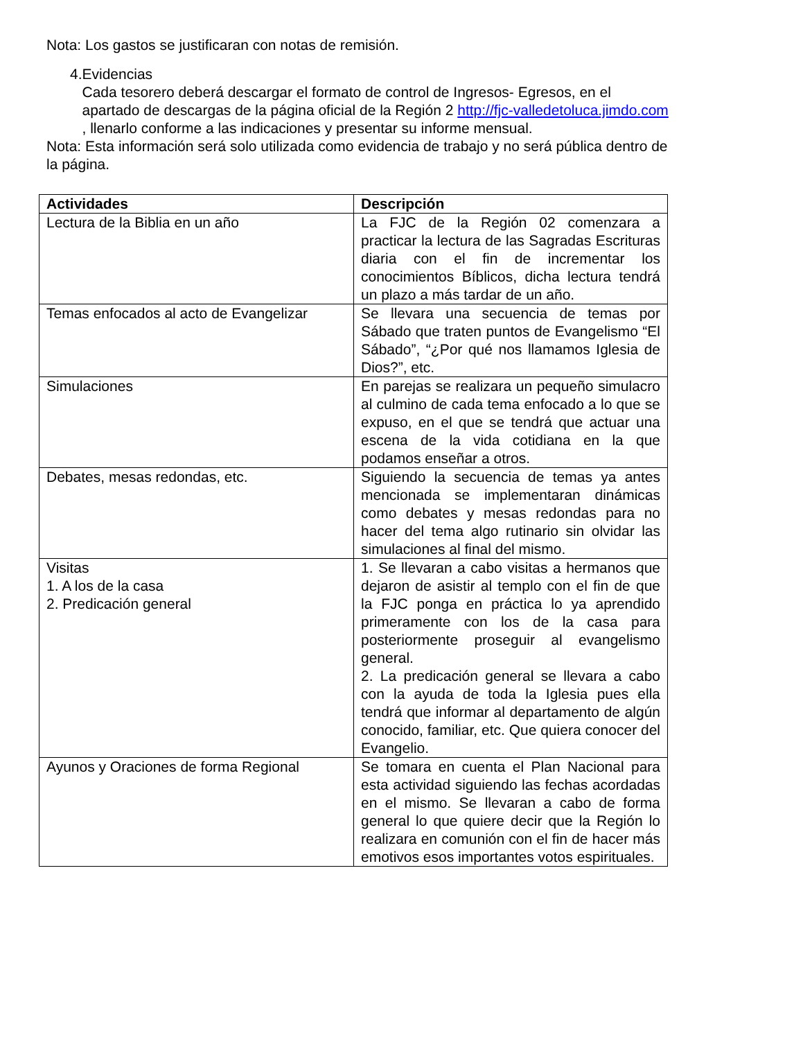Nota: Los gastos se justificaran con notas de remisión.
4. Evidencias
Cada tesorero deberá descargar el formato de control de Ingresos- Egresos, en el apartado de descargas de la página oficial de la Región 2 http://fjc-valledetoluca.jimdo.com , llenarlo conforme a las indicaciones y presentar su informe mensual.
Nota: Esta información será solo utilizada como evidencia de trabajo y no será pública dentro de la página.
| Actividades | Descripción |
| --- | --- |
| Lectura de la Biblia en un año | La FJC de la Región 02 comenzara a practicar la lectura de las Sagradas Escrituras diaria con el fin de incrementar los conocimientos Bíblicos, dicha lectura tendrá un plazo a más tardar de un año. |
| Temas enfocados al acto de Evangelizar | Se llevara una secuencia de temas por Sábado que traten puntos de Evangelismo “El Sábado”, “¿Por qué nos llamamos Iglesia de Dios?”, etc. |
| Simulaciones | En parejas se realizara un pequeño simulacro al culmino de cada tema enfocado a lo que se expuso, en el que se tendrá que actuar una escena de la vida cotidiana en la que podamos enseñar a otros. |
| Debates, mesas redondas, etc. | Siguiendo la secuencia de temas ya antes mencionada se implementaran dinámicas como debates y mesas redondas para no hacer del tema algo rutinario sin olvidar las simulaciones al final del mismo. |
| Visitas 1. A los de la casa 2. Predicación general | 1. Se llevaran a cabo visitas a hermanos que dejaron de asistir al templo con el fin de que la FJC ponga en práctica lo ya aprendido primeramente con los de la casa para posteriormente proseguir al evangelismo general. 2. La predicación general se llevara a cabo con la ayuda de toda la Iglesia pues ella tendrá que informar al departamento de algún conocido, familiar, etc. Que quiera conocer del Evangelio. |
| Ayunos y Oraciones de forma Regional | Se tomara en cuenta el Plan Nacional para esta actividad siguiendo las fechas acordadas en el mismo. Se llevaran a cabo de forma general lo que quiere decir que la Región lo realizara en comunión con el fin de hacer más emotivos esos importantes votos espirituales. |